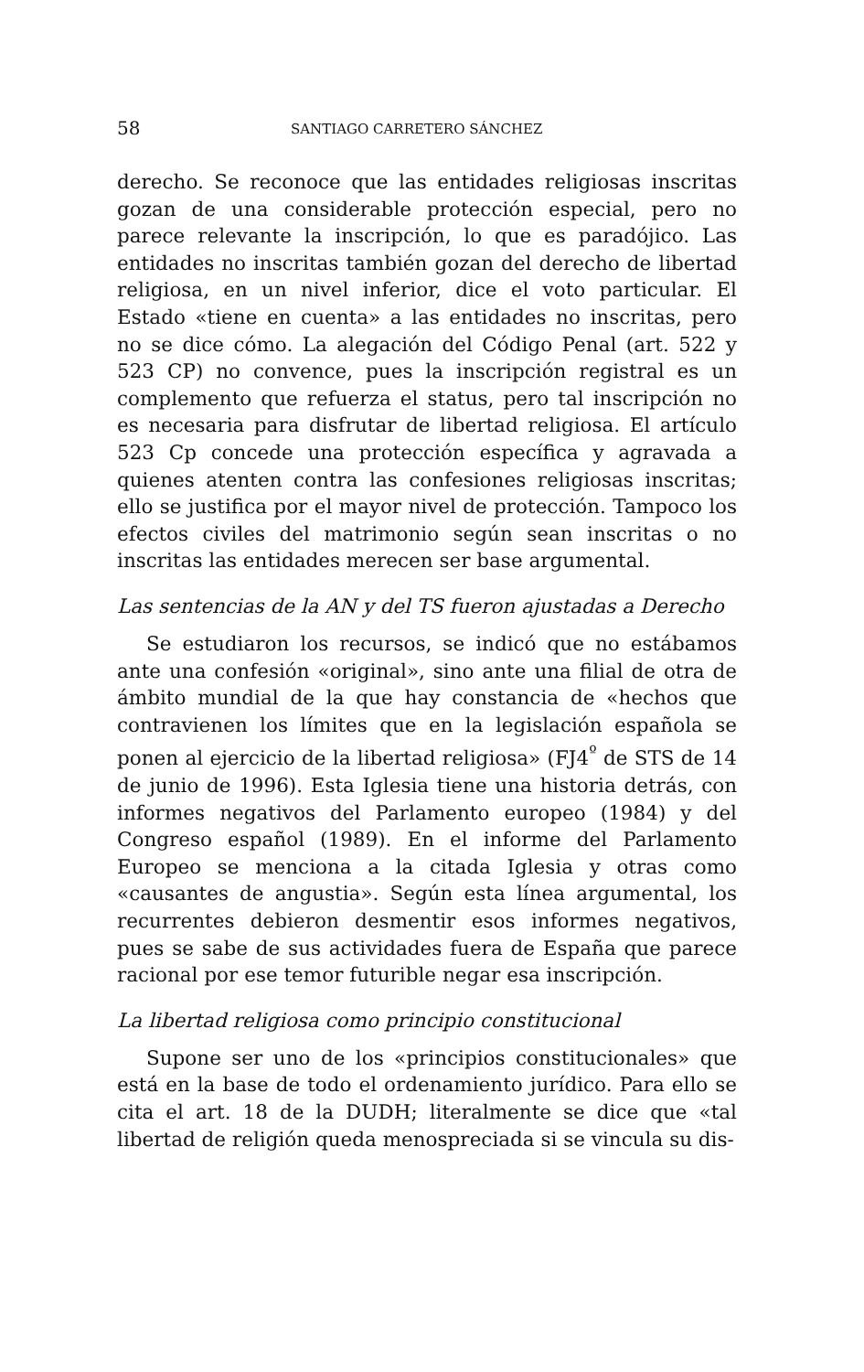58 SANTIAGO CARRETERO SÁNCHEZ
derecho. Se reconoce que las entidades religiosas inscritas gozan de una considerable protección especial, pero no parece relevante la inscripción, lo que es paradójico. Las entidades no inscritas también gozan del derecho de libertad religiosa, en un nivel inferior, dice el voto particular. El Estado «tiene en cuenta» a las entidades no inscritas, pero no se dice cómo. La alegación del Código Penal (art. 522 y 523 CP) no convence, pues la inscripción registral es un complemento que refuerza el status, pero tal inscripción no es necesaria para disfrutar de libertad religiosa. El artículo 523 Cp concede una protección específica y agravada a quienes atenten contra las confesiones religiosas inscritas; ello se justifica por el mayor nivel de protección. Tampoco los efectos civiles del matrimonio según sean inscritas o no inscritas las entidades merecen ser base argumental.
Las sentencias de la AN y del TS fueron ajustadas a Derecho
Se estudiaron los recursos, se indicó que no estábamos ante una confesión «original», sino ante una filial de otra de ámbito mundial de la que hay constancia de «hechos que contravienen los límites que en la legislación española se ponen al ejercicio de la libertad religiosa» (FJ4<sup>º</sup> de STS de 14 de junio de 1996). Esta Iglesia tiene una historia detrás, con informes negativos del Parlamento europeo (1984) y del Congreso español (1989). En el informe del Parlamento Europeo se menciona a la citada Iglesia y otras como «causantes de angustia». Según esta línea argumental, los recurrentes debieron desmentir esos informes negativos, pues se sabe de sus actividades fuera de España que parece racional por ese temor futurible negar esa inscripción.
La libertad religiosa como principio constitucional
Supone ser uno de los «principios constitucionales» que está en la base de todo el ordenamiento jurídico. Para ello se cita el art. 18 de la DUDH; literalmente se dice que «tal libertad de religión queda menospreciada si se vincula su dis-